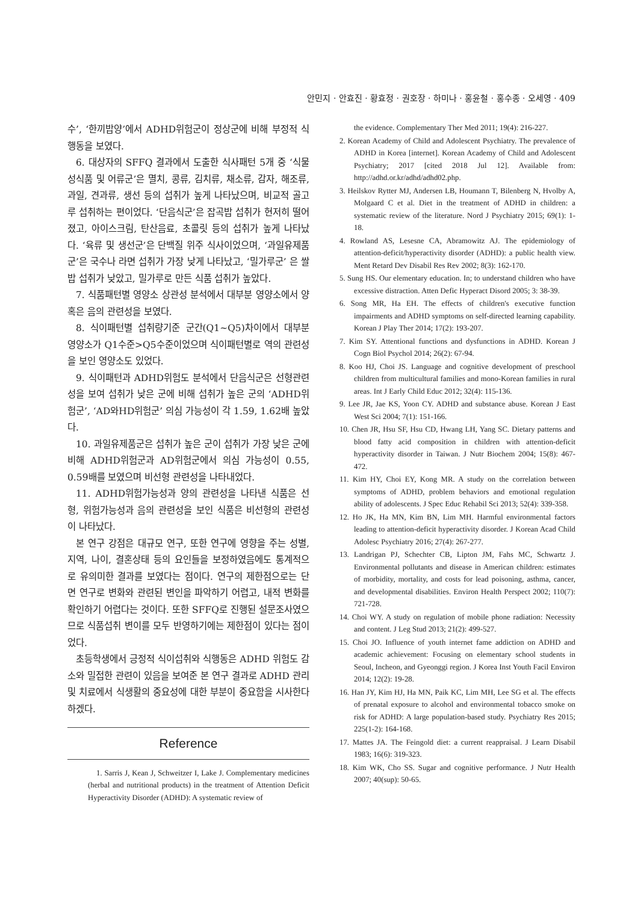안민지 · 안효진 · 황효정 · 권호장 · 하미나 · 홍윤철 · 홍수종 · 오세영 · 409
수’, ‘한끼밥양’에서 ADHD위험군이 정상군에 비해 부정적 식행동을 보였다.
6. 대상자의 SFFQ 결과에서 도출한 식사패턴 5개 중 ‘식물성식품 및 어류군’은 멸치, 콩류, 김치류, 채소류, 감자, 해조류, 과일, 견과류, 생선 등의 섭취가 높게 나타났으며, 비교적 골고루 섭취하는 편이었다. ‘단음식군’은 잡곡밥 섭취가 현저히 떨어졌고, 아이스크림, 탄산음료, 초콜릿 등의 섭취가 높게 나타났다. ‘육류 및 생선군’은 단백질 위주 식사이었으며, ‘과일유제품군’은 국수나 라면 섭취가 가장 낮게 나타났고, ‘밀가루군’ 은 쌀밥 섭취가 낮았고, 밀가루로 만든 식품 섭취가 높았다.
7. 식품패턴별 영양소 상관성 분석에서 대부분 영양소에서 양 혹은 음의 관련성을 보였다.
8. 식이패턴별 섭취량기준 군간(Q1~Q5)차이에서 대부분 영양소가 Q1수준>Q5수준이었으며 식이패턴별로 역의 관련성을 보인 영양소도 있었다.
9. 식이패턴과 ADHD위험도 분석에서 단음식군은 선형관련성을 보여 섭취가 낮은 군에 비해 섭취가 높은 군의 ‘ADHD위험군’, ‘AD와HD위험군’ 의심 가능성이 각 1.59, 1.62배 높았다.
10. 과일유제품군은 섭취가 높은 군이 섭취가 가장 낮은 군에 비해 ADHD위험군과 AD위험군에서 의심 가능성이 0.55, 0.59배를 보였으며 비선형 관련성을 나타내었다.
11. ADHD위험가능성과 양의 관련성을 나타낸 식품은 선형, 위험가능성과 음의 관련성을 보인 식품은 비선형의 관련성이 나타났다.
본 연구 강점은 대규모 연구, 또한 연구에 영향을 주는 성별, 지역, 나이, 결혼상태 등의 요인들을 보정하였음에도 통계적으로 유의미한 결과를 보였다는 점이다. 연구의 제한점으로는 단면 연구로 변화와 관련된 변인을 파악하기 어렵고, 내적 변화를 확인하기 어렵다는 것이다. 또한 SFFQ로 진행된 설문조사였으므로 식품섭취 변이를 모두 반영하기에는 제한점이 있다는 점이었다.
초등학생에서 긍정적 식이섭취와 식행동은 ADHD 위험도 감소와 밀접한 관련이 있음을 보여준 본 연구 결과로 ADHD 관리 및 치료에서 식생활의 중요성에 대한 부분이 중요함을 시사한다 하겠다.
Reference
1. Sarris J, Kean J, Schweitzer I, Lake J. Complementary medicines (herbal and nutritional products) in the treatment of Attention Deficit Hyperactivity Disorder (ADHD): A systematic review of
the evidence. Complementary Ther Med 2011; 19(4): 216-227.
2. Korean Academy of Child and Adolescent Psychiatry. The prevalence of ADHD in Korea [internet]. Korean Academy of Child and Adolescent Psychiatry; 2017 [cited 2018 Jul 12]. Available from: http://adhd.or.kr/adhd/adhd02.php.
3. Heilskov Rytter MJ, Andersen LB, Houmann T, Bilenberg N, Hvolby A, Molgaard C et al. Diet in the treatment of ADHD in children: a systematic review of the literature. Nord J Psychiatry 2015; 69(1): 1-18.
4. Rowland AS, Lesesne CA, Abramowitz AJ. The epidemiology of attention-deficit/hyperactivity disorder (ADHD): a public health view. Ment Retard Dev Disabil Res Rev 2002; 8(3): 162-170.
5. Sung HS. Our elementary education. In; to understand children who have excessive distraction. Atten Defic Hyperact Disord 2005; 3: 38-39.
6. Song MR, Ha EH. The effects of children's executive function impairments and ADHD symptoms on self-directed learning capability. Korean J Play Ther 2014; 17(2): 193-207.
7. Kim SY. Attentional functions and dysfunctions in ADHD. Korean J Cogn Biol Psychol 2014; 26(2): 67-94.
8. Koo HJ, Choi JS. Language and cognitive development of preschool children from multicultural families and mono-Korean families in rural areas. Int J Early Child Educ 2012; 32(4): 115-136.
9. Lee JR, Jae KS, Yoon CY. ADHD and substance abuse. Korean J East West Sci 2004; 7(1): 151-166.
10. Chen JR, Hsu SF, Hsu CD, Hwang LH, Yang SC. Dietary patterns and blood fatty acid composition in children with attention-deficit hyperactivity disorder in Taiwan. J Nutr Biochem 2004; 15(8): 467-472.
11. Kim HY, Choi EY, Kong MR. A study on the correlation between symptoms of ADHD, problem behaviors and emotional regulation ability of adolescents. J Spec Educ Rehabil Sci 2013; 52(4): 339-358.
12. Ho JK, Ha MN, Kim BN, Lim MH. Harmful environmental factors leading to attention-deficit hyperactivity disorder. J Korean Acad Child Adolesc Psychiatry 2016; 27(4): 267-277.
13. Landrigan PJ, Schechter CB, Lipton JM, Fahs MC, Schwartz J. Environmental pollutants and disease in American children: estimates of morbidity, mortality, and costs for lead poisoning, asthma, cancer, and developmental disabilities. Environ Health Perspect 2002; 110(7): 721-728.
14. Choi WY. A study on regulation of mobile phone radiation: Necessity and content. J Leg Stud 2013; 21(2): 499-527.
15. Choi JO. Influence of youth internet fame addiction on ADHD and academic achievement: Focusing on elementary school students in Seoul, Incheon, and Gyeonggi region. J Korea Inst Youth Facil Environ 2014; 12(2): 19-28.
16. Han JY, Kim HJ, Ha MN, Paik KC, Lim MH, Lee SG et al. The effects of prenatal exposure to alcohol and environmental tobacco smoke on risk for ADHD: A large population-based study. Psychiatry Res 2015; 225(1-2): 164-168.
17. Mattes JA. The Feingold diet: a current reappraisal. J Learn Disabil 1983; 16(6): 319-323.
18. Kim WK, Cho SS. Sugar and cognitive performance. J Nutr Health 2007; 40(sup): 50-65.